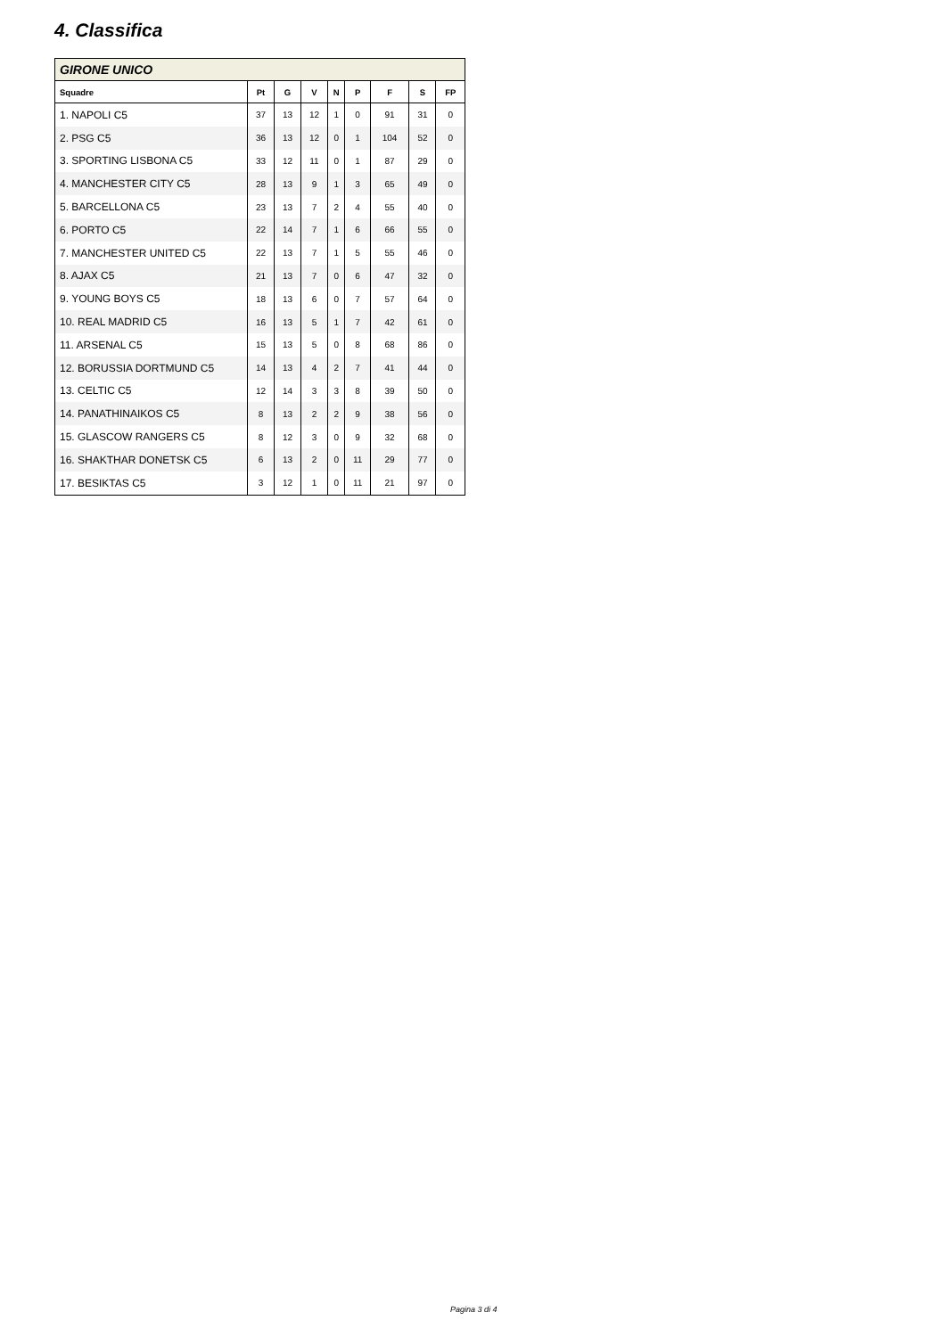4. Classifica
| GIRONE UNICO | | | | | | | | |
| Squadre | Pt | G | V | N | P | F | S | FP |
| 1. NAPOLI C5 | 37 | 13 | 12 | 1 | 0 | 91 | 31 | 0 |
| 2. PSG C5 | 36 | 13 | 12 | 0 | 1 | 104 | 52 | 0 |
| 3. SPORTING LISBONA C5 | 33 | 12 | 11 | 0 | 1 | 87 | 29 | 0 |
| 4. MANCHESTER CITY C5 | 28 | 13 | 9 | 1 | 3 | 65 | 49 | 0 |
| 5. BARCELLONA C5 | 23 | 13 | 7 | 2 | 4 | 55 | 40 | 0 |
| 6. PORTO C5 | 22 | 14 | 7 | 1 | 6 | 66 | 55 | 0 |
| 7. MANCHESTER UNITED C5 | 22 | 13 | 7 | 1 | 5 | 55 | 46 | 0 |
| 8. AJAX C5 | 21 | 13 | 7 | 0 | 6 | 47 | 32 | 0 |
| 9. YOUNG BOYS C5 | 18 | 13 | 6 | 0 | 7 | 57 | 64 | 0 |
| 10. REAL MADRID C5 | 16 | 13 | 5 | 1 | 7 | 42 | 61 | 0 |
| 11. ARSENAL C5 | 15 | 13 | 5 | 0 | 8 | 68 | 86 | 0 |
| 12. BORUSSIA DORTMUND C5 | 14 | 13 | 4 | 2 | 7 | 41 | 44 | 0 |
| 13. CELTIC C5 | 12 | 14 | 3 | 3 | 8 | 39 | 50 | 0 |
| 14. PANATHINAIKOS C5 | 8 | 13 | 2 | 2 | 9 | 38 | 56 | 0 |
| 15. GLASCOW RANGERS C5 | 8 | 12 | 3 | 0 | 9 | 32 | 68 | 0 |
| 16. SHAKTHAR DONETSK C5 | 6 | 13 | 2 | 0 | 11 | 29 | 77 | 0 |
| 17. BESIKTAS C5 | 3 | 12 | 1 | 0 | 11 | 21 | 97 | 0 |
Pagina 3 di 4